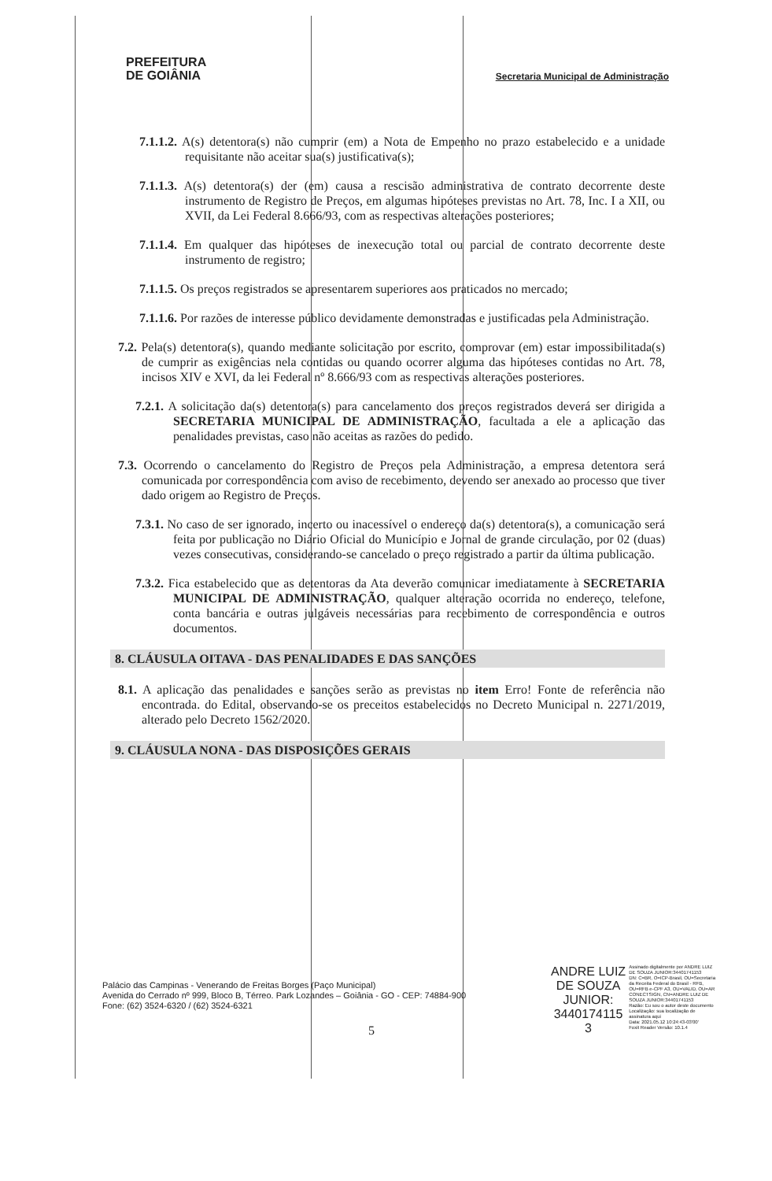PREFEITURA
DE GOIÂNIA
Secretaria Municipal de Administração
7.1.1.2. A(s) detentora(s) não cumprir (em) a Nota de Empenho no prazo estabelecido e a unidade requisitante não aceitar sua(s) justificativa(s);
7.1.1.3. A(s) detentora(s) der (em) causa a rescisão administrativa de contrato decorrente deste instrumento de Registro de Preços, em algumas hipóteses previstas no Art. 78, Inc. I a XII, ou XVII, da Lei Federal 8.666/93, com as respectivas alterações posteriores;
7.1.1.4. Em qualquer das hipóteses de inexecução total ou parcial de contrato decorrente deste instrumento de registro;
7.1.1.5. Os preços registrados se apresentarem superiores aos praticados no mercado;
7.1.1.6. Por razões de interesse público devidamente demonstradas e justificadas pela Administração.
7.2. Pela(s) detentora(s), quando mediante solicitação por escrito, comprovar (em) estar impossibilitada(s) de cumprir as exigências nela contidas ou quando ocorrer alguma das hipóteses contidas no Art. 78, incisos XIV e XVI, da lei Federal nº 8.666/93 com as respectivas alterações posteriores.
7.2.1. A solicitação da(s) detentora(s) para cancelamento dos preços registrados deverá ser dirigida a SECRETARIA MUNICIPAL DE ADMINISTRAÇÃO, facultada a ele a aplicação das penalidades previstas, caso não aceitas as razões do pedido.
7.3. Ocorrendo o cancelamento do Registro de Preços pela Administração, a empresa detentora será comunicada por correspondência com aviso de recebimento, devendo ser anexado ao processo que tiver dado origem ao Registro de Preços.
7.3.1. No caso de ser ignorado, incerto ou inacessível o endereço da(s) detentora(s), a comunicação será feita por publicação no Diário Oficial do Município e Jornal de grande circulação, por 02 (duas) vezes consecutivas, considerando-se cancelado o preço registrado a partir da última publicação.
7.3.2. Fica estabelecido que as detentoras da Ata deverão comunicar imediatamente à SECRETARIA MUNICIPAL DE ADMINISTRAÇÃO, qualquer alteração ocorrida no endereço, telefone, conta bancária e outras julgáveis necessárias para recebimento de correspondência e outros documentos.
8. CLÁUSULA OITAVA - DAS PENALIDADES E DAS SANÇÕES
8.1. A aplicação das penalidades e sanções serão as previstas no item Erro! Fonte de referência não encontrada. do Edital, observando-se os preceitos estabelecidos no Decreto Municipal n. 2271/2019, alterado pelo Decreto 1562/2020.
9. CLÁUSULA NONA - DAS DISPOSIÇÕES GERAIS
Palácio das Campinas - Venerando de Freitas Borges (Paço Municipal)
Avenida do Cerrado nº 999, Bloco B, Térreo. Park Lozandes – Goiânia - GO - CEP: 74884-900
Fone: (62) 3524-6320 / (62) 3524-6321
5
ANDRE LUIZ
DE SOUZA
JUNIOR:
3440174115
3
Assinado digitalmente por ANDRE LUIZ DE SOUZA JUNIOR:34401741153
DN: C=BR, O=ICP-Brasil, OU=Secretaria da Receita Federal do Brasil - RFB, OU=RFB e-CPF A3, OU=VALID, OU=AR CONECTSIGN, CN=ANDRE LUIZ DE SOUZA JUNIOR:34401741153
Razão: Eu sou o autor deste documento
Localização: sua localização de assinatura aqui
Data: 2021.05.12 10:24:43-03'00'
Foxit Reader Versão: 10.1.4